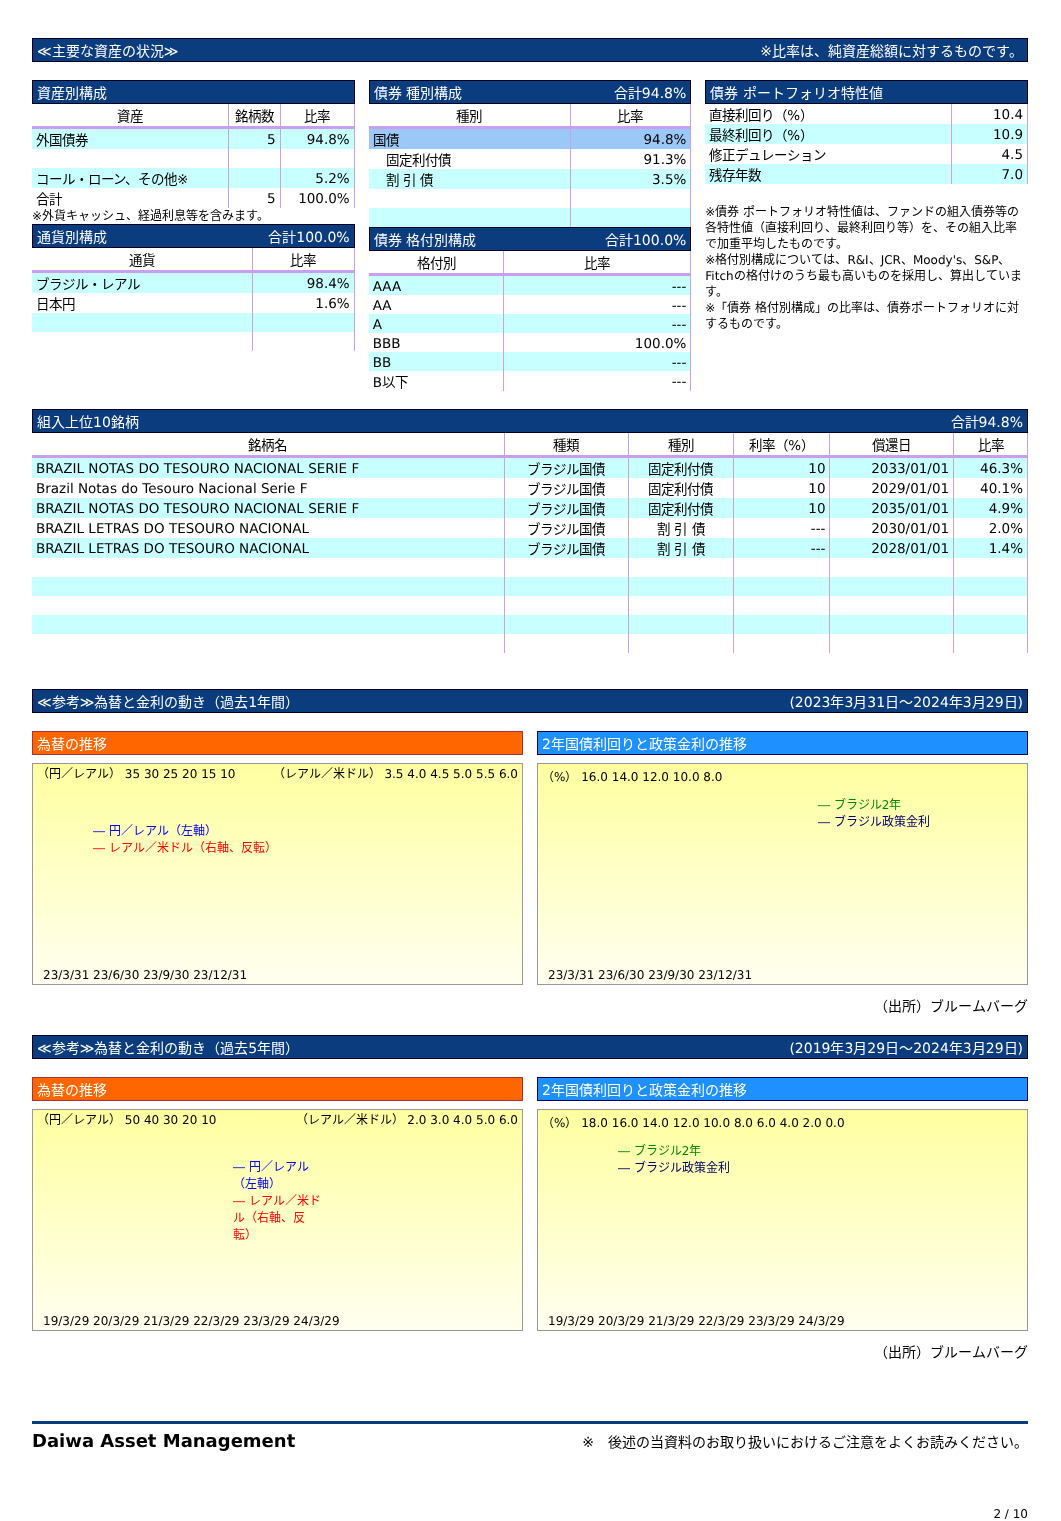≪主要な資産の状況≫ ※比率は、純資産総額に対するものです。
資産別構成
| 資産 | 銘柄数 | 比率 |
| --- | --- | --- |
| 外国債券 | 5 | 94.8% |
| コール・ローン、その他※ | | 5.2% |
| 合計 | 5 | 100.0% |
※外貨キャッシュ、経過利息等を含みます。
通貨別構成 合計100.0%
| 通貨 | 比率 |
| --- | --- |
| ブラジル・レアル | 98.4% |
| 日本円 | 1.6% |
債券 種別構成 合計94.8%
| 種別 | 比率 |
| --- | --- |
| 国債 | 94.8% |
| 固定利付債 | 91.3% |
| 割 引 債 | 3.5% |
債券 格付別構成 合計100.0%
| 格付別 | 比率 |
| --- | --- |
| AAA | --- |
| AA | --- |
| A | --- |
| BBB | 100.0% |
| BB | --- |
| B以下 | --- |
債券 ポートフォリオ特性値
| 直接利回り（%） | 10.4 |
| 最終利回り（%） | 10.9 |
| 修正デュレーション | 4.5 |
| 残存年数 | 7.0 |
※債券 ポートフォリオ特性値は、ファンドの組入債券等の各特性値（直接利回り、最終利回り等）を、その組入比率で加重平均したものです。
※格付別構成については、R&I、JCR、Moody's、S&P、Fitchの格付けのうち最も高いものを採用し、算出しています。
※「債券 格付別構成」の比率は、債券ポートフォリオに対するものです。
組入上位10銘柄 合計94.8%
| 銘柄名 | 種類 | 種別 | 利率（%） | 償還日 | 比率 |
| --- | --- | --- | --- | --- | --- |
| BRAZIL NOTAS DO TESOURO NACIONAL SERIE F | ブラジル国債 | 固定利付債 | 10 | 2033/01/01 | 46.3% |
| Brazil Notas do Tesouro Nacional Serie F | ブラジル国債 | 固定利付債 | 10 | 2029/01/01 | 40.1% |
| BRAZIL NOTAS DO TESOURO NACIONAL SERIE F | ブラジル国債 | 固定利付債 | 10 | 2035/01/01 | 4.9% |
| BRAZIL LETRAS DO TESOURO NACIONAL | ブラジル国債 | 割 引 債 | --- | 2030/01/01 | 2.0% |
| BRAZIL LETRAS DO TESOURO NACIONAL | ブラジル国債 | 割 引 債 | --- | 2028/01/01 | 1.4% |
≪参考≫為替と金利の動き（過去1年間） (2023年3月31日～2024年3月29日)
為替の推移
（円／レアル） 35 30 25 20 15 10 （レアル／米ドル） 3.5 4.0 4.5 5.0 5.5 6.0
― 円／レアル（左軸）
― レアル／米ドル（右軸、反転）
23/3/31 23/6/30 23/9/30 23/12/31
2年国債利回りと政策金利の推移
（%） 16.0 14.0 12.0 10.0 8.0
― ブラジル2年
― ブラジル政策金利
23/3/31 23/6/30 23/9/30 23/12/31
（出所）ブルームバーグ
≪参考≫為替と金利の動き（過去5年間） (2019年3月29日～2024年3月29日)
為替の推移
（円／レアル） 50 40 30 20 10 （レアル／米ドル） 2.0 3.0 4.0 5.0 6.0
― 円／レアル（左軸）
― レアル／米ドル（右軸、反転）
19/3/29 20/3/29 21/3/29 22/3/29 23/3/29 24/3/29
2年国債利回りと政策金利の推移
（%） 18.0 16.0 14.0 12.0 10.0 8.0 6.0 4.0 2.0 0.0
― ブラジル2年
― ブラジル政策金利
19/3/29 20/3/29 21/3/29 22/3/29 23/3/29 24/3/29
（出所）ブルームバーグ
Daiwa Asset Management ※　後述の当資料のお取り扱いにおけるご注意をよくお読みください。
2 / 10